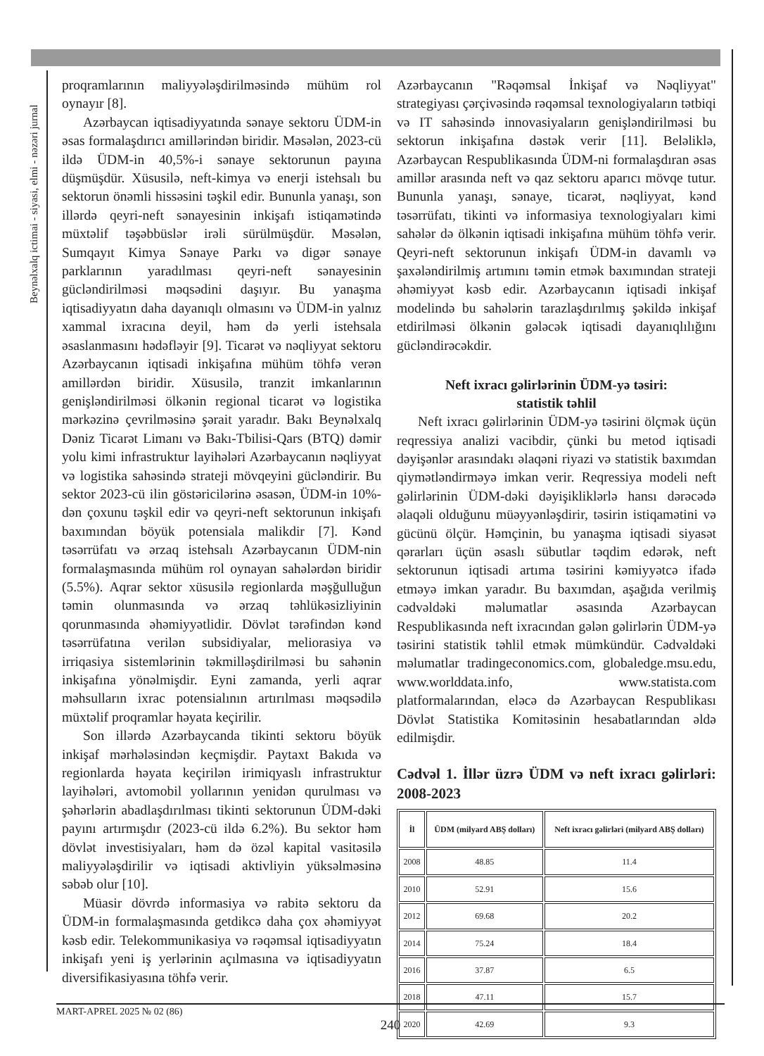Beynəlxalq ictimai - siyasi, elmi - nəzəri jurnal
proqramlarının maliyyələşdirilməsində mühüm rol oynayır [8].
Azərbaycan iqtisadiyyatında sənaye sektoru ÜDM-in əsas formalaşdırıcı amillərindən biridir. Məsələn, 2023-cü ildə ÜDM-in 40,5%-i sənaye sektorunun payına düşmüşdür. Xüsusilə, neft-kimya və enerji istehsalı bu sektorun önəmli hissəsini təşkil edir. Bununla yanaşı, son illərdə qeyri-neft sənayesinin inkişafı istiqamətində müxtəlif təşəbbüslər irəli sürülmüşdür. Məsələn, Sumqayıt Kimya Sənaye Parkı və digər sənaye parklarının yaradılması qeyri-neft sənayesinin gücləndirilməsi məqsədini daşıyır. Bu yanaşma iqtisadiyyatın daha dayanıqlı olmasını və ÜDM-in yalnız xammal ixracına deyil, həm də yerli istehsala əsaslanmasını hədəfləyir [9]. Ticarət və nəqliyyat sektoru Azərbaycanın iqtisadi inkişafına mühüm töhfə verən amillərdən biridir. Xüsusilə, tranzit imkanlarının genişləndirilməsi ölkənin regional ticarət və logistika mərkəzinə çevrilməsinə şərait yaradır. Bakı Beynəlxalq Dəniz Ticarət Limanı və Bakı-Tbilisi-Qars (BTQ) dəmir yolu kimi infrastruktur layihələri Azərbaycanın nəqliyyat və logistika sahəsində strateji mövqeyini gücləndirir. Bu sektor 2023-cü ilin göstəricilərinə əsasən, ÜDM-in 10%-dən çoxunu təşkil edir və qeyri-neft sektorunun inkişafı baxımından böyük potensiala malikdir [7]. Kənd təsərrüfatı və ərzaq istehsalı Azərbaycanın ÜDM-nin formalaşmasında mühüm rol oynayan sahələrdən biridir (5.5%). Aqrar sektor xüsusilə regionlarda məşğulluğun təmin olunmasında və ərzaq təhlükəsizliyinin qorunmasında əhəmiyyətlidir. Dövlət tərəfindən kənd təsərrüfatına verilən subsidiyalar, meliorasiya və irriqasiya sistemlərinin təkmilləşdirilməsi bu sahənin inkişafına yönəlmişdir. Eyni zamanda, yerli aqrar məhsulların ixrac potensialının artırılması məqsədilə müxtəlif proqramlar həyata keçirilir.
Son illərdə Azərbaycanda tikinti sektoru böyük inkişaf mərhələsindən keçmişdir. Paytaxt Bakıda və regionlarda həyata keçirilən irimiqyaslı infrastruktur layihələri, avtomobil yollarının yenidən qurulması və şəhərlərin abadlaşdırılması tikinti sektorunun ÜDM-dəki payını artırmışdır (2023-cü ildə 6.2%). Bu sektor həm dövlət investisiyaları, həm də özəl kapital vasitəsilə maliyyələşdirilir və iqtisadi aktivliyin yüksəlməsinə səbəb olur [10].
Müasir dövrdə informasiya və rabitə sektoru da ÜDM-in formalaşmasında getdikcə daha çox əhəmiyyət kəsb edir. Telekommunikasiya və rəqəmsal iqtisadiyyatın inkişafı yeni iş yerlərinin açılmasına və iqtisadiyyatın diversifikasiyasına töhfə verir.
Azərbaycanın "Rəqəmsal İnkişaf və Nəqliyyat" strategiyası çərçivəsində rəqəmsal texnologiyaların tətbiqi və IT sahəsində innovasiyaların genişləndirilməsi bu sektorun inkişafına dəstək verir [11]. Beləliklə, Azərbaycan Respublikasında ÜDM-ni formalaşdıran əsas amillər arasında neft və qaz sektoru aparıcı mövqe tutur. Bununla yanaşı, sənaye, ticarət, nəqliyyat, kənd təsərrüfatı, tikinti və informasiya texnologiyaları kimi sahələr də ölkənin iqtisadi inkişafına mühüm töhfə verir. Qeyri-neft sektorunun inkişafı ÜDM-in davamlı və şaxələndirilmiş artımını təmin etmək baxımından strateji əhəmiyyət kəsb edir. Azərbaycanın iqtisadi inkişaf modelində bu sahələrin tarazlaşdırılmış şəkildə inkişaf etdirilməsi ölkənin gələcək iqtisadi dayanıqlılığını gücləndirəcəkdir.
Neft ixracı gəlirlərinin ÜDM-yə təsiri:
statistik təhlil
Neft ixracı gəlirlərinin ÜDM-yə təsirini ölçmək üçün reqressiya analizi vacibdir, çünki bu metod iqtisadi dəyişənlər arasındakı əlaqəni riyazi və statistik baxımdan qiymətləndirməyə imkan verir. Reqressiya modeli neft gəlirlərinin ÜDM-dəki dəyişikliklərlə hansı dərəcədə əlaqəli olduğunu müəyyənləşdirir, təsirin istiqamətini və gücünü ölçür. Həmçinin, bu yanaşma iqtisadi siyasət qərarları üçün əsaslı sübutlar təqdim edərək, neft sektorunun iqtisadi artıma təsirini kəmiyyətcə ifadə etməyə imkan yaradır. Bu baxımdan, aşağıda verilmiş cədvəldəki məlumatlar əsasında Azərbaycan Respublikasında neft ixracından gələn gəlirlərin ÜDM-yə təsirini statistik təhlil etmək mümkündür. Cədvəldəki məlumatlar tradingeconomics.com, globaledge.msu.edu, www.worlddata.info, www.statista.com platformalarından, eləcə də Azərbaycan Respublikası Dövlət Statistika Komitəsinin hesabatlarından əldə edilmişdir.
Cədvəl 1. İllər üzrə ÜDM və neft ixracı gəlirləri: 2008-2023
| İl | ÜDM (milyard ABŞ dolları) | Neft ixracı gəlirləri (milyard ABŞ dolları) |
| --- | --- | --- |
| 2008 | 48.85 | 11.4 |
| 2010 | 52.91 | 15.6 |
| 2012 | 69.68 | 20.2 |
| 2014 | 75.24 | 18.4 |
| 2016 | 37.87 | 6.5 |
| 2018 | 47.11 | 15.7 |
| 2020 | 42.69 | 9.3 |
MART-APREL 2025 № 02 (86)
240